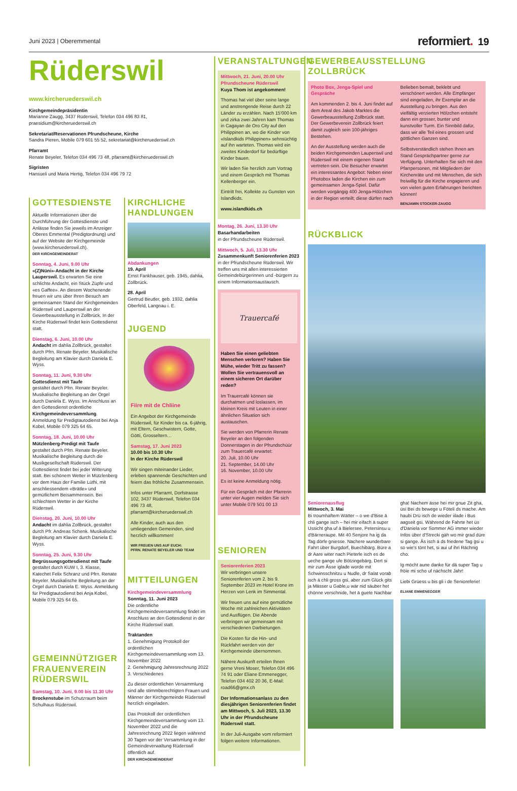Juni 2023 | Oberemmental reformiert. 19
Rüderswil
www.kircheruederswil.ch
Kirchgemeindepräsidentin
Marianne Zaugg, 3437 Rüderswil, Telefon 034 496 83 81, praesidium@kircheruederswil.ch
Sekretariat/Reservationen Pfrundscheune, Kirche
Sandra Pieren, Mobile 079 601 55 52, sekretariat@kircheruederswil.ch
Pfarramt
Renate Beyeler, Telefon 034 496 73 48, pfarramt@kircheruederswil.ch
Sigristen
Hansueli und Maria Hertig, Telefon 034 496 79 72
GOTTESDIENSTE
Aktuelle Informationen über die Durchführung der Gottesdienste und Anlässe finden Sie jeweils im Anzeiger Oberes Emmental (Predigtordnung) und auf der Website der Kirchgemeinde (www.kircheruederswil.ch).
DER KIRCHGEMEINDERAT
Sonntag, 4. Juni, 9.00 Uhr
«(Z)Nüni»-Andacht in der Kirche Lauperswil. Es erwarten Sie eine schlichte Andacht, ein Stück Züpfe und «es Gaffee». An diesem Wochenende freuen wir uns über Ihren Besuch am gemeinsamen Stand der Kirchgemeinden Rüderswil und Lauperswil an der Gewerbeausstellung in Zollbrück. In der Kirche Rüderswil findet kein Gottesdienst statt.
Dienstag, 6. Juni, 10.00 Uhr
Andacht im dahlia Zollbrück, gestaltet durch Pfrn. Renate Beyeler. Musikalische Begleitung am Klavier durch Daniela E. Wyss.
Sonntag, 11. Juni, 9.30 Uhr
Gottesdienst mit Taufe
gestaltet durch Pfrn. Renate Beyeler. Musikalische Begleitung an der Orgel durch Daniela E. Wyss. Im Anschluss an den Gottesdienst ordentliche Kirchgemeindeversammlung. Anmeldung für Predigtautodienst bei Anja Kobel, Mobile 079 325 64 65.
Sonntag, 18. Juni, 10.00 Uhr
Mützlenberg-Predigt mit Taufe
gestaltet durch Pfrn. Renate Beyeler. Musikalische Begleitung durch die Musikgesellschaft Rüderswil. Der Gottesdienst findet bei jeder Witterung statt. Bei schönem Wetter in Mützlenberg vor dem Haus der Familie Lüthi, mit anschliessendem «Brätle» und gemütlichem Beisammensein. Bei schlechtem Wetter in der Kirche Rüderswil.
Dienstag, 20. Juni, 10.00 Uhr
Andacht im dahlia Zollbrück, gestaltet durch Pfr. Andreas Schenk. Musikalische Begleitung am Klavier durch Daniela E. Wyss.
Sonntag, 25. Juni, 9.30 Uhr
Begrüssungsgottesdienst mit Taufe
gestaltet durch KUW I, 3. Klasse, Katechet Felix Schranz und Pfrn. Renate Beyeler. Musikalische Begleitung an der Orgel durch Daniela E. Wyss. Anmeldung für Predigtautodienst bei Anja Kobel, Mobile 079 325 64 65.
GEMEINNÜTZIGER FRAUENVEREIN RÜDERSWIL
Samstag, 10. Juni, 9.00 bis 11.30 Uhr
Brockenstube im Schutzraum beim Schulhaus Rüderswil.
KIRCHLICHE HANDLUNGEN
Abdankungen
19. April
Ernst Fankhauser, geb. 1945, dahlia, Zollbrück.
28. April
Gertrud Beutler, geb. 1932, dahlia Oberfeld, Langnau i. E.
JUGEND
Fiire mit de Chliine
Ein Angebot der Kirchgemeinde Rüderswil, für Kinder bis ca. 6-jährig, mit Eltern, Geschwistern, Gotte, Götti, Grosseltern…
Samstag, 17. Juni 2023
10.00 bis 10.30 Uhr
In der Kirche Rüderswil
Wir singen miteinander Lieder, erleben spannende Geschichten und feiern das fröhliche Zusammensein.
Infos unter Pfarramt, Dorfstrasse 102, 3437 Rüderswil, Telefon 034 496 73 48, pfarramt@kircheruederswil.ch
Alle Kinder, auch aus den umliegenden Gemeinden, sind herzlich willkommen!
WIR FREUEN UNS AUF EUCH:
PFRN. RENATE BEYELER UND TEAM
MITTEILUNGEN
Kirchgemeindeversammlung
Sonntag, 11. Juni 2023
Die ordentliche Kirchgemeindeversammlung findet im Anschluss an den Gottesdienst in der Kirche Rüderswil statt.
Traktanden
1. Genehmigung Protokoll der ordentlichen Kirchgemeindeversammlung vom 13. November 2022
2. Genehmigung Jahresrechnung 2022
3. Verschiedenes
Zu dieser ordentlichen Versammlung sind alle stimmberechtigten Frauen und Männer der Kirchgemeinde Rüderswil herzlich eingeladen.
Das Protokoll der ordentlichen Kirchgemeindeversammlung vom 13. November 2022 und die Jahresrechnung 2022 liegen während 30 Tagen vor der Versammlung in der Gemeindeverwaltung Rüderswil öffentlich auf.
DER KIRCHGEMEINDERAT
VERANSTALTUNGEN
Mittwoch, 21. Juni, 20.00 Uhr
Pfrundscheune Rüderswil
Kuya Thom ist angekommen!
Thomas hat viel über seine lange und anstrengende Reise durch 22 Länder zu erzählen. Nach 15'000 km und zirka zwei Jahren kam Thomas in Cagayan de Oro City auf den Philippinen an, wo die Kinder von «Islandkids Philippinen» sehnsüchtig auf ihn warteten. Thomas wird ein zweites Kinderdorf für bedürftige Kinder bauen.
Wir laden Sie herzlich zum Vortrag und einem Gespräch mit Thomas Kellenberger ein.
Eintritt frei, Kollekte zu Gunsten von Islandkids.
www.islandkids.ch
Montag, 26. Juni, 13.30 Uhr
Basarhandarbeiten
in der Pfrundscheune Rüderswil.
Mittwoch, 5. Juli, 13.30 Uhr
Zusammenkunft Seniorenferien 2023
in der Pfrundscheune Rüderswil. Wir treffen uns mit allen interessierten Gemeindebürgerinnen und -bürgern zu einem Informationsaustausch.
Trauercafé
Haben Sie einen geliebten Menschen verloren? Haben Sie Mühe, wieder Tritt zu fassen? Wollen Sie vertrauensvoll an einem sicheren Ort darüber reden?
Im Trauercafé können sie durchatmen und loslassen, im kleinen Kreis mit Leuten in einer ähnlichen Situation sich austauschen.
Sie werden von Pfarrerin Renate Beyeler an den folgenden Donnerstagen in der Pfrundschüür zum Trauercafé erwartet:
20. Juli, 10.00 Uhr
21. September, 14.00 Uhr
16. November, 10.00 Uhr
Es ist keine Anmeldung nötig.
Für ein Gespräch mit der Pfarrerin unter vier Augen melden Sie sich unter Mobile 079 501 00 13
SENIOREN
Seniorenferien 2023
Wir verbringen unsere Seniorenferien vom 2. bis 9. September 2023 im Hotel Krone im Herzen von Lenk im Simmental.
Wir freuen uns auf eine gemütliche Woche mit zahlreichen Aktivitäten und Ausflügen. Die Abende verbringen wir gemeinsam mit verschiedenen Darbietungen.
Die Kosten für die Hin- und Rückfahrt werden von der Kirchgemeinde übernommen.
Nähere Auskunft erteilen Ihnen gerne Vreni Moser, Telefon 034 496 74 91 oder Eliane Emmenegger, Telefon 034 402 20 36, E-Mail: road66@gmx.ch
Der Informationsanlass zu den diesjährigen Seniorenferien findet am Mittwoch, 5. Juli 2023, 13.30 Uhr in der Pfrundscheune Rüderswil statt.
In der Juli-Ausgabe vom reformiert folgen weitere Informationen.
GEWERBEAUSSTELLUNG ZOLLBRÜCK
Photo Box, Jenga-Spiel und Gespräche
Am kommenden 2. bis 4. Juni findet auf dem Areal des Jakob Marktes die Gewerbeausstellung Zollbrück statt. Der Gewerbeverein Zollbrück feiert damit zugleich sein 100-jähriges Bestehen.
An der Ausstellung werden auch die beiden Kirchgemeinden Lauperswil und Rüderswil mit einem eigenen Stand vertreten sein. Die Besucher erwartet ein interessantes Angebot: Neben einer Photobox laden die Kirchen ein zum gemeinsamen Jenga-Spiel. Dafür werden vorgängig 400 Jenga-Hölzchen in der Region verteilt; diese dürfen nach Belieben bemalt, beklebt und verschönert werden. Alle Empfänger sind eingeladen, ihr Exemplar an die Ausstellung zu bringen. Aus den vielfältig verzierten Hölzchen entsteht dann ein grosser, bunter und kunstvoller Turm. Ein Sinnbild dafür, dass wir alle Teil eines grossen und göttlichen Ganzen sind.
Selbstverständlich stehen Ihnen am Stand Gesprächpartner gerne zur Verfügung. Unterhalten Sie sich mit den Pfarrpersonen, mit Mitgliedern der Kirchenräte und mit Menschen, die sich freiwillig für die Kirche engagieren und von vielen guten Erfahrungen berichten können!
BENJAMIN STOCKER-ZAUGG
RÜCKBLICK
Seniorenausflug
Mittwoch, 3. Mai
Bi troumhaftem Wätter – o we d'Bise ä chli gange isch – hei mir eifach ä super Ussicht gha uf ä Bielersee, Petersinsu u d'Bärneraupe. Mit 40 Senjore ha ig da Tag dörfe gniesse. Nachere wunderbare Fahrt über Burgdorf, Buechibärg. Büre a dr Aare witer nach Pieterle isch es de ueche gange ufe Bötzingebärg. Dert si mir zum Ässe iglade worde mit Schwinsschnitzu u Nudle, dr Salat vorab isch ä chli gross gsi, aber zum Glück gits ja Mässer u Gable,u wär nid säuber het chönne verschnide, het ä guete Nachbar gha! Nachem ässe hei mir gnue Zit gha, üsi Bei ds bewege u Föteli ds mache. Am haubi Drü isch de wieder iilade i Bus aagseit gsi. Während de Fahrte het üs d'Daniela vor Sommer AG immer wieder Infos über d'Strecki gäh wo mir grad düre si gange. Äs isch ä ds friedene Tag gsi u so wie's tönt het, si aui uf ihri Rächnig cho.
Ig möcht aune danke für dä super Tag u fröie mi scho uf nächscht Jahr!
Liebi Grüess u bis gli i de Senioreferie!
ELIANE EMMENEGGER